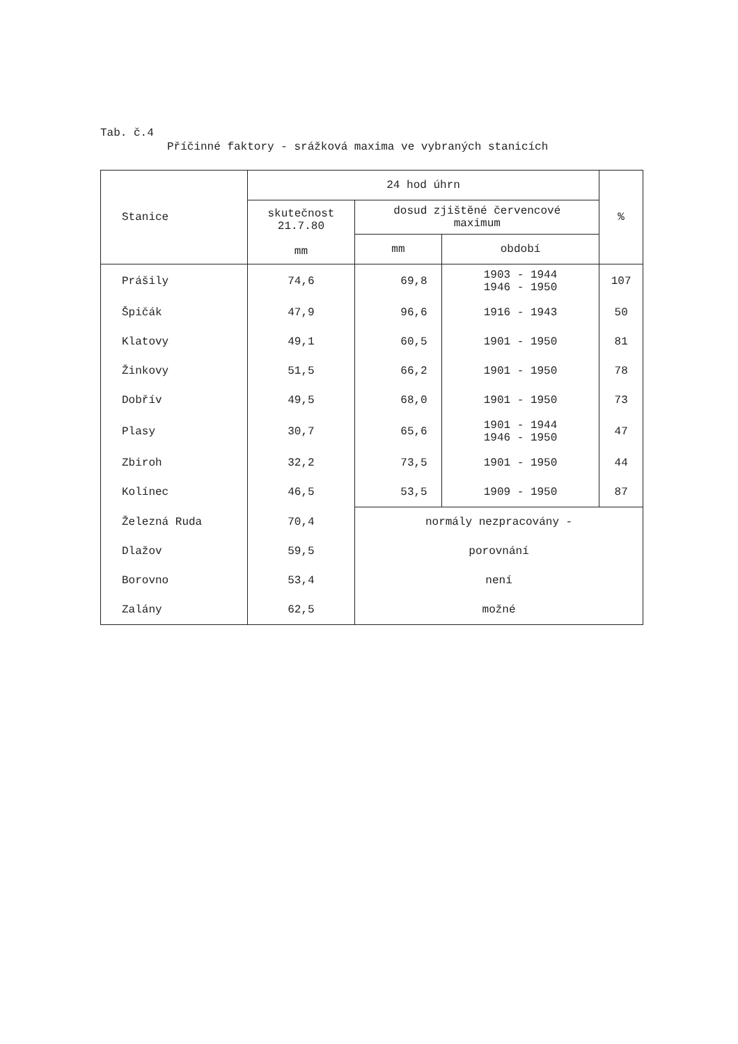Tab. č.4
Příčinné faktory - srážková maxima ve vybraných stanicích
| Stanice | 24 hod úhrn | | | % |
| --- | --- | --- | --- | --- |
| | skutečnost 21.7.80 mm | dosud zjištěné červencové maximum | | |
| | | mm | období | |
| Prášily | 74,6 | 69,8 | 1903 - 1944 1946 - 1950 | 107 |
| Špičák | 47,9 | 96,6 | 1916 - 1943 | 50 |
| Klatovy | 49,1 | 60,5 | 1901 - 1950 | 81 |
| Žinkovy | 51,5 | 66,2 | 1901 - 1950 | 78 |
| Dobřív | 49,5 | 68,0 | 1901 - 1950 | 73 |
| Plasy | 30,7 | 65,6 | 1901 - 1944 1946 - 1950 | 47 |
| Zbiroh | 32,2 | 73,5 | 1901 - 1950 | 44 |
| Kolínec | 46,5 | 53,5 | 1909 - 1950 | 87 |
| Železná Ruda | 70,4 | normály nezpracovány - | | |
| Dlažov | 59,5 | porovnání | | |
| Borovno | 53,4 | není | | |
| Zalány | 62,5 | možné | | |